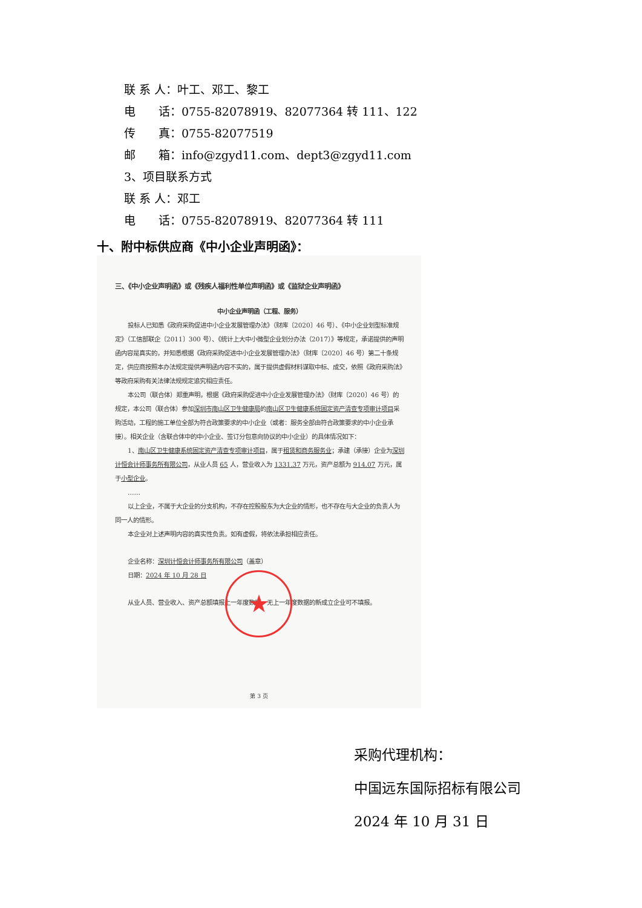联 系 人：叶工、邓工、黎工
电　　话：0755-82078919、82077364 转 111、122
传　　真：0755-82077519
邮　　箱：info@zgyd11.com、dept3@zgyd11.com
3、项目联系方式
联 系 人：邓工
电　　话：0755-82078919、82077364 转 111
十、附中标供应商《中小企业声明函》：
三、《中小企业声明函》或《残疾人福利性单位声明函》或《监狱企业声明函》
中小企业声明函（工程、服务）
投标人已知悉《政府采购促进中小企业发展管理办法》（财库〔2020〕46 号）、《中小企业划型标准规定》（工信部联企〔2011〕300 号）、《统计上大中小微型企业划分办法（2017）》等规定，承诺提供的声明函内容是真实的，并知悉根据《政府采购促进中小企业发展管理办法》（财库〔2020〕46 号）第二十条规定，供应商按照本办法规定提供声明函内容不实的，属于提供虚假材料谋取中标、成交，依照《政府采购法》等政府采购有关法律法规规定追究相应责任。
本公司（联合体）郑重声明，根据《政府采购促进中小企业发展管理办法》（财库〔2020〕46 号）的规定，本公司（联合体）参加深圳市南山区卫生健康局的南山区卫生健康系统固定资产清查专项审计项目采购活动，工程的施工单位全部为符合政策要求的中小企业（或者：服务全部由符合政策要求的中小企业承接）。相关企业（含联合体中的中小企业、签订分包意向协议的中小企业）的具体情况如下：
1、南山区卫生健康系统固定资产清查专项审计项目，属于租赁和商务服务业；承建（承接）企业为深圳计恒会计师事务所有限公司，从业人员 65 人，营业收入为 1331.37 万元，资产总额为 914.07 万元，属于小型企业。
……
以上企业，不属于大企业的分支机构，不存在控股股东为大企业的情形，也不存在与大企业的负责人为同一人的情形。
本企业对上述声明内容的真实性负责。如有虚假，将依法承担相应责任。
企业名称：深圳计恒会计师事务所有限公司（盖章）
日期：2024 年 10 月 28 日
从业人员、营业收入、资产总额填报上一年度数据，无上一年度数据的新成立企业可不填报。
★
第 3 页
采购代理机构：
中国远东国际招标有限公司
2024 年 10 月 31 日